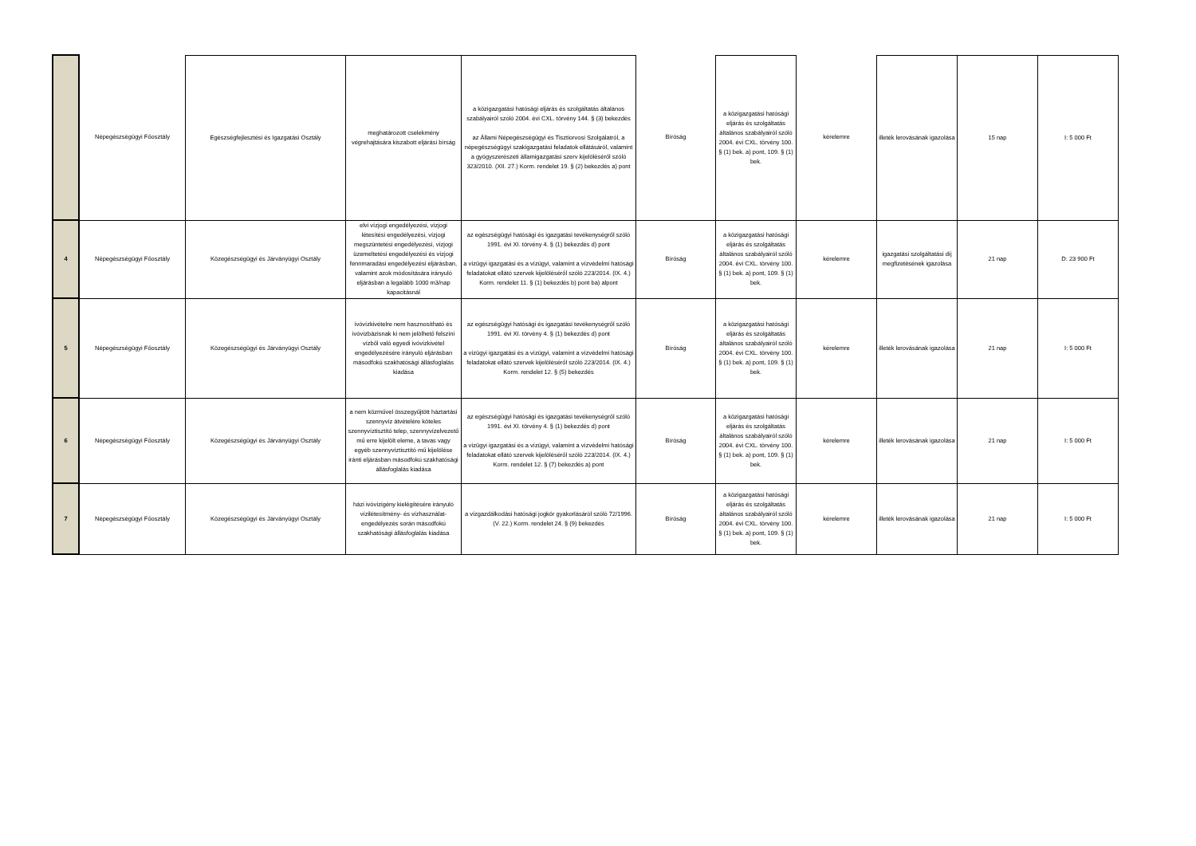| | Népegészségügyi Főosztály | Egészségfejlesztési és Igazgatási Osztály | meghatározott cselekmény végrehajtására kiszabott eljárási bírság | a közigazgatási hatósági eljárás és szolgáltatás általános szabályairól szóló 2004. évi CXL. törvény 144. § (3) bekezdés az Állami Népegészségügyi és Tisztiorvosi Szolgálatról, a népegészségügyi szakigazgatási feladatok ellátásáról, valamint a gyógyszerészeti államigazgatási szerv kijelöléséről szóló 323/2010. (XII. 27.) Korm. rendelet 19. § (2) bekezdés a) pont | Bíróság | a közigazgatási hatósági eljárás és szolgáltatás általános szabályairól szóló 2004. évi CXL. törvény 100. § (1) bek. a) pont, 109. § (1) bek. | kérelemre | illeték lerovásának igazolása | 15 nap | I: 5 000 Ft |
| 4 | Népegészségügyi Főosztály | Közegészségügyi és Járványügyi Osztály | elvi vízjogi engedélyezési, vízjogi létesítési engedélyezési, vízjogi megszüntetési engedélyezési, vízjogi üzemeltetési engedélyezési és vízjogi fennmaradási engedélyezési eljárásban, valamint azok módosítására irányuló eljárásban a legalább 1000 m3/nap kapacitásnál | az egészségügyi hatósági és igazgatási tevékenységről szóló 1991. évi XI. törvény 4. § (1) bekezdés d) pont a vízügyi igazgatási és a vízügyi, valamint a vízvédelmi hatósági feladatokat ellátó szervek kijelöléséről szóló 223/2014. (IX. 4.) Korm. rendelet 11. § (1) bekezdés b) pont ba) alpont | Bíróság | a közigazgatási hatósági eljárás és szolgáltatás általános szabályairól szóló 2004. évi CXL. törvény 100. § (1) bek. a) pont, 109. § (1) bek. | kérelemre | igazgatási szolgáltatási díj megfizetésének igazolása | 21 nap | D: 23 900 Ft |
| 5 | Népegészségügyi Főosztály | Közegészségügyi és Járványügyi Osztály | ivóvízkivételre nem hasznosítható és ivóvízbázisnak ki nem jelölhető felszíni vízből való egyedi ivóvízkivétel engedélyezésére irányuló eljárásban másodfokú szakhatósági állásfoglalás kiadása | az egészségügyi hatósági és igazgatási tevékenységről szóló 1991. évi XI. törvény 4. § (1) bekezdés d) pont a vízügyi igazgatási és a vízügyi, valamint a vízvédelmi hatósági feladatokat ellátó szervek kijelöléséről szóló 223/2014. (IX. 4.) Korm. rendelet 12. § (5) bekezdés | Bíróság | a közigazgatási hatósági eljárás és szolgáltatás általános szabályairól szóló 2004. évi CXL. törvény 100. § (1) bek. a) pont, 109. § (1) bek. | kérelemre | illeték lerovásának igazolása | 21 nap | I: 5 000 Ft |
| 6 | Népegészségügyi Főosztály | Közegészségügyi és Járványügyi Osztály | a nem közművel összegyűjtött háztartási szennyvíz átvételére köteles szennyvíztisztító telep, szennyvízelvezető mű erre kijelölt eleme, a tavas vagy egyéb szennyvíztisztító mű kijelölése iránti eljárásban másodfokú szakhatósági állásfoglalás kiadása | az egészségügyi hatósági és igazgatási tevékenységről szóló 1991. évi XI. törvény 4. § (1) bekezdés d) pont a vízügyi igazgatási és a vízügyi, valamint a vízvédelmi hatósági feladatokat ellátó szervek kijelöléséről szóló 223/2014. (IX. 4.) Korm. rendelet 12. § (7) bekezdés a) pont | Bíróság | a közigazgatási hatósági eljárás és szolgáltatás általános szabályairól szóló 2004. évi CXL. törvény 100. § (1) bek. a) pont, 109. § (1) bek. | kérelemre | illeték lerovásának igazolása | 21 nap | I: 5 000 Ft |
| 7 | Népegészségügyi Főosztály | Közegészségügyi és Járványügyi Osztály | házi ivóvízigény kielégítésére irányuló vízilétesítmény- és vízhasználat-engedélyezés során másodfokú szakhatósági állásfoglalás kiadása | a vízgazdálkodási hatósági jogkör gyakorlásáról szóló 72/1996. (V. 22.) Korm. rendelet 24. § (9) bekezdés | Bíróság | a közigazgatási hatósági eljárás és szolgáltatás általános szabályairól szóló 2004. évi CXL. törvény 100. § (1) bek. a) pont, 109. § (1) bek. | kérelemre | illeték lerovásának igazolása | 21 nap | I: 5 000 Ft |